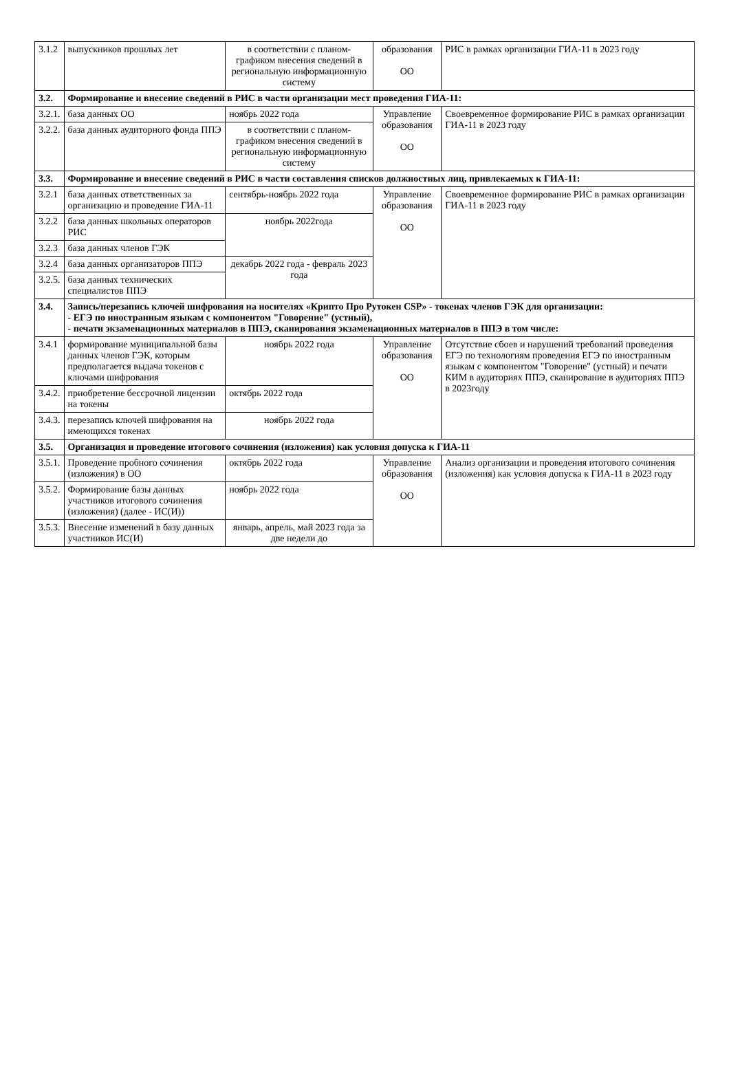| 3.1.2 | выпускников прошлых лет | в соответствии с планом-графиком внесения сведений в региональную информационную систему | образования ОО | РИС в рамках организации ГИА-11 в 2023 году |
| 3.2. | Формирование и внесение сведений в РИС в части организации мест проведения ГИА-11: | | | |
| 3.2.1. | база данных ОО | ноябрь 2022 года | Управление образования ОО | Своевременное формирование РИС в рамках организации ГИА-11 в 2023 году |
| 3.2.2. | база данных аудиторного фонда ППЭ | в соответствии с планом-графиком внесения сведений в региональную информационную систему | | |
| 3.3. | Формирование и внесение сведений в РИС в части составления списков должностных лиц, привлекаемых к ГИА-11: | | | |
| 3.2.1 | база данных ответственных за организацию и проведение ГИА-11 | сентябрь-ноябрь 2022 года | Управление образования ОО | Своевременное формирование РИС в рамках организации ГИА-11 в 2023 году |
| 3.2.2 | база данных школьных операторов РИС | ноябрь 2022года | | |
| 3.2.3 | база данных членов ГЭК | | | |
| 3.2.4 | база данных организаторов ППЭ | декабрь 2022 года - февраль 2023 года | | |
| 3.2.5. | база данных технических специалистов ППЭ | | | |
| 3.4. | Запись/перезапись ключей шифрования на носителях «Крипто Про Рутокен CSP» - токенах членов ГЭК для организации: - ЕГЭ по иностранным языкам с компонентом "Говорение" (устный), - печати экзаменационных материалов в ППЭ, сканирования экзаменационных материалов в ППЭ в том числе: | | | |
| 3.4.1 | формирование муниципальной базы данных членов ГЭК, которым предполагается выдача токенов с ключами шифрования | ноябрь 2022 года | Управление образования ОО | Отсутствие сбоев и нарушений требований проведения ЕГЭ по технологиям проведения ЕГЭ по иностранным языкам с компонентом "Говорение" (устный) и печати КИМ в аудиториях ППЭ, сканирование в аудиториях ППЭ в 2023году |
| 3.4.2. | приобретение бессрочной лицензии на токены | октябрь 2022 года | | |
| 3.4.3. | перезапись ключей шифрования на имеющихся токенах | ноябрь 2022 года | | |
| 3.5. | Организация и проведение итогового сочинения (изложения) как условия допуска к ГИА-11 | | | |
| 3.5.1. | Проведение пробного сочинения (изложения) в ОО | октябрь 2022 года | Управление образования ОО | Анализ организации и проведения итогового сочинения (изложения) как условия допуска к ГИА-11 в 2023 году |
| 3.5.2. | Формирование базы данных участников итогового сочинения (изложения) (далее - ИС(И)) | ноябрь 2022 года | | |
| 3.5.3. | Внесение изменений в базу данных участников ИС(И) | январь, апрель, май 2023 года за две недели до | | |